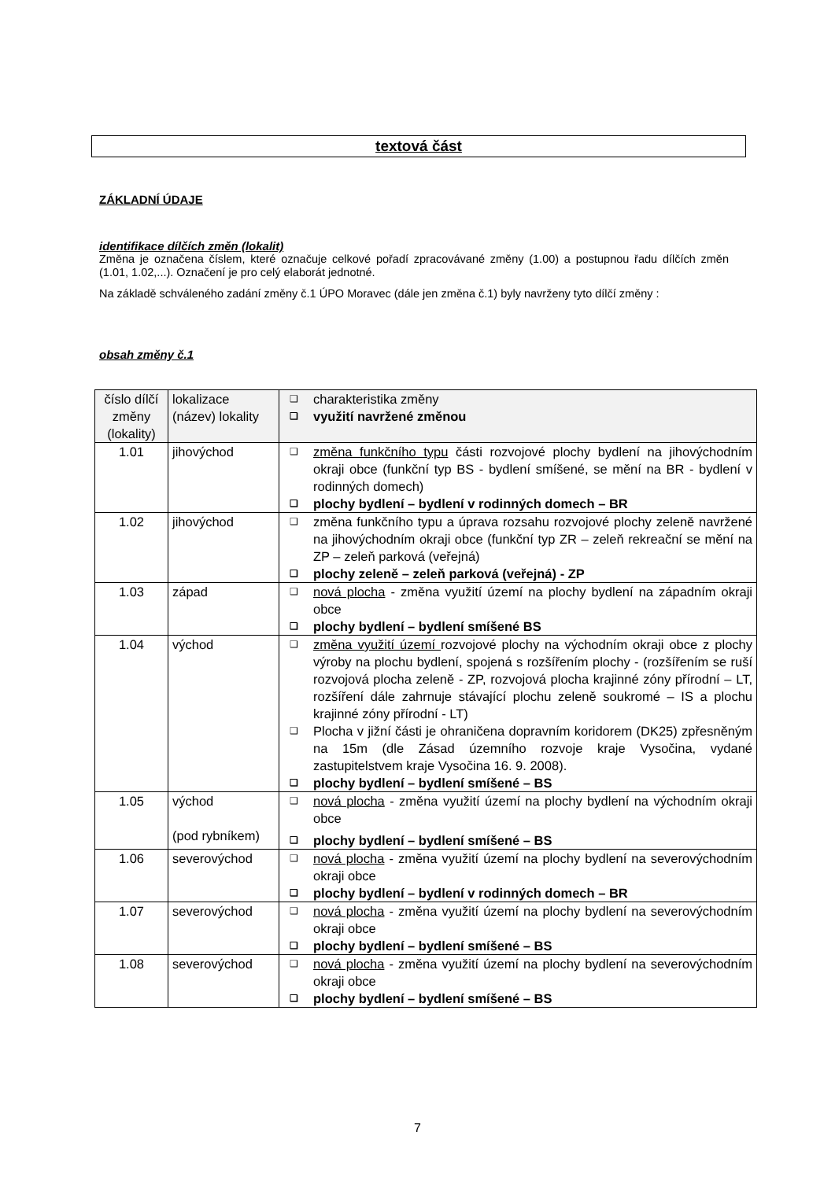textová část
ZÁKLADNÍ ÚDAJE
identifikace dílčích změn (lokalit)
Změna je označena číslem, které označuje celkové pořadí zpracovávané změny (1.00) a postupnou řadu dílčích změn (1.01, 1.02,...). Označení je pro celý elaborát jednotné.
Na základě schváleného zadání změny č.1 ÚPO Moravec (dále jen změna č.1) byly navrženy tyto dílčí změny :
obsah změny č.1
| číslo dílčí změny (lokality) | lokalizace (název) lokality | ❑ charakteristika změny ❑ využití navržené změnou |
| 1.01 | jihovýchod | ❑ změna funkčního typu části rozvojové plochy bydlení na jihovýchodním okraji obce (funkční typ BS - bydlení smíšené, se mění na BR - bydlení v rodinných domech) ❑ plochy bydlení – bydlení v rodinných domech – BR |
| 1.02 | jihovýchod | ❑ změna funkčního typu a úprava rozsahu rozvojové plochy zeleně navržené na jihovýchodním okraji obce (funkční typ ZR – zeleň rekreační se mění na ZP – zeleň parková (veřejná) ❑ plochy zeleně – zeleň parková (veřejná) - ZP |
| 1.03 | západ | ❑ nová plocha - změna využití území na plochy bydlení na západním okraji obce ❑ plochy bydlení – bydlení smíšené BS |
| 1.04 | východ | ❑ změna využití území rozvojové plochy na východním okraji obce z plochy výroby na plochu bydlení, spojená s rozšířením plochy - (rozšířením se ruší rozvojová plocha zeleně - ZP, rozvojová plocha krajinné zóny přírodní – LT, rozšíření dále zahrnuje stávající plochu zeleně soukromé – IS a plochu krajinné zóny přírodní - LT) ❑ Plocha v jižní části je ohraničena dopravním koridorem (DK25) zpřesněným na 15m (dle Zásad územního rozvoje kraje Vysočina, vydané zastupitelstvem kraje Vysočina 16. 9. 2008). ❑ plochy bydlení – bydlení smíšené – BS |
| 1.05 | východ (pod rybníkem) | ❑ nová plocha - změna využití území na plochy bydlení na východním okraji obce ❑ plochy bydlení – bydlení smíšené – BS |
| 1.06 | severovýchod | ❑ nová plocha - změna využití území na plochy bydlení na severovýchodním okraji obce ❑ plochy bydlení – bydlení v rodinných domech – BR |
| 1.07 | severovýchod | ❑ nová plocha - změna využití území na plochy bydlení na severovýchodním okraji obce ❑ plochy bydlení – bydlení smíšené – BS |
| 1.08 | severovýchod | ❑ nová plocha - změna využití území na plochy bydlení na severovýchodním okraji obce ❑ plochy bydlení – bydlení smíšené – BS |
7